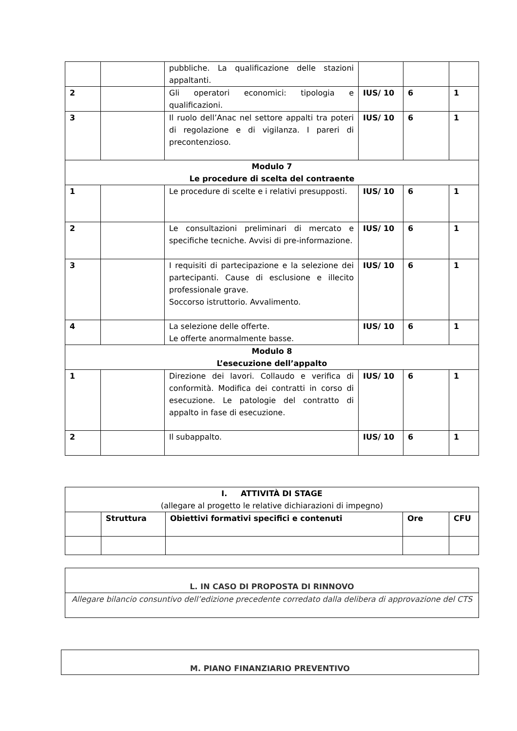| | | pubbliche. La qualificazione delle stazioni appaltanti. | | | |
| 2 | | Gli operatori economici: tipologia e qualificazioni. | IUS/ 10 | 6 | 1 |
| 3 | | Il ruolo dell’Anac nel settore appalti tra poteri di regolazione e di vigilanza. I pareri di precontenzioso. | IUS/ 10 | 6 | 1 |
| Modulo 7 Le procedure di scelta del contraente | | | | | |
| 1 | | Le procedure di scelte e i relativi presupposti. | IUS/ 10 | 6 | 1 |
| 2 | | Le consultazioni preliminari di mercato e specifiche tecniche. Avvisi di pre-informazione. | IUS/ 10 | 6 | 1 |
| 3 | | I requisiti di partecipazione e la selezione dei partecipanti. Cause di esclusione e illecito professionale grave. Soccorso istruttorio. Avvalimento. | IUS/ 10 | 6 | 1 |
| 4 | | La selezione delle offerte. Le offerte anormalmente basse. | IUS/ 10 | 6 | 1 |
| Modulo 8 L’esecuzione dell’appalto | | | | | |
| 1 | | Direzione dei lavori. Collaudo e verifica di conformità. Modifica dei contratti in corso di esecuzione. Le patologie del contratto di appalto in fase di esecuzione. | IUS/ 10 | 6 | 1 |
| 2 | | Il subappalto. | IUS/ 10 | 6 | 1 |
| I. ATTIVITÀ DI STAGE (allegare al progetto le relative dichiarazioni di impegno) | | | | |
| | Struttura | Obiettivi formativi specifici e contenuti | Ore | CFU |
| L. IN CASO DI PROPOSTA DI RINNOVO |
| Allegare bilancio consuntivo dell’edizione precedente corredato dalla delibera di approvazione del CTS |
| M. PIANO FINANZIARIO PREVENTIVO |